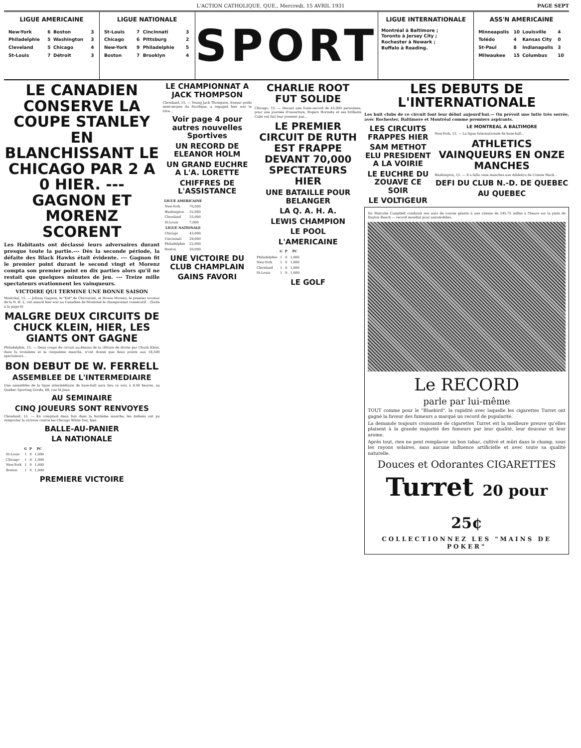L'ACTION CATHOLIQUE, QUE., Mercredi, 15 AVRIL 1931 PAGE SEPT
LIGUE AMERICAINE
| New-York | 6 | Boston | 3 |
| Philadelphie | 5 | Washington | 3 |
| Cleveland | 5 | Chicago | 4 |
| St-Louis | 7 | Détroit | 3 |
LIGUE NATIONALE
| St-Louis | 7 | Cincinnati | 3 |
| Chicago | 6 | Pittsburg | 2 |
| New-York | 9 | Philadelphie | 5 |
| Boston | 7 | Brooklyn | 4 |
SPORT
LIGUE INTERNATIONALE
Montréal à Baltimore ;
Toronto à Jersey City ;
Rochester à Newark ;
Buffalo à Reading.
ASS'N AMERICAINE
| Minneapolis | 10 | Louisville | 4 |
| Tolédo | 4 | Kansas City | 0 |
| St-Paul | 8 | Indianapolis | 3 |
| Milwaukee | 15 | Columbus | 10 |
LE CANADIEN CONSERVE LA COUPE STANLEY EN BLANCHISSANT LE CHICAGO PAR 2 A 0 HIER. --- GAGNON ET MORENZ SCORENT
Les Habitants ont déclassé leurs adversaires durant presque toute la partie.--- Dès la seconde période, la défaite des Black Hawks était évidente. --- Gagnon fit le premier point durant le second vingt et Morenz compta son premier point en dix parties alors qu'il ne restait que quelques minutes de jeu. --- Treize mille spectateurs ovationnent les vainqueurs.
VICTOIRE QUI TERMINE UNE BONNE SAISON
Montréal, 15. — Johnny Gagnon, le "Kid" de Chicoutimi, et Howie Morenz, le premier scoreur de la N. H. L. ont assuré hier soir au Canadien de Montréal le championnat consécutif... (Suite à la page 6)
MALGRE DEUX CIRCUITS DE CHUCK KLEIN, HIER, LES GIANTS ONT GAGNE
Philadelphie, 15. — Deux coups de circuit au-dessus de la clôture de droite par Chuck Klein, dans la troisième et la cinquième manche, n'ont donné que deux points aux 18,500 spectateurs...
BON DEBUT DE W. FERRELL
ASSEMBLEE DE L'INTERMEDIAIRE
Une assemblée de la ligue intermédiaire de base-ball aura lieu ce soir, à 8.00 heures, au Quebec Sporting Goods, 68, rue St-Jean.
AU SEMINAIRE
CINQ JOUEURS SONT RENVOYES
Cleveland, 15. — En comptant deux fois dans la huitième manche, les Indiens ont pu remporter la victoire contre les Chicago White Sox, hier.
BALLE-AU-PANIER
LA NATIONALE
| | G | P | PC |
| --- | --- | --- | --- |
| St-Louis | 1 | 0 | 1,000 |
| Chicago | 1 | 0 | 1,000 |
| New-York | 1 | 0 | 1,000 |
| Boston | 1 | 0 | 1,000 |
PREMIERE VICTOIRE
LE CHAMPIONNAT A JACK THOMPSON
Cleveland, 15. — Young Jack Thompson, boxeur poids semi-moyen du Pacifique, a regagné hier soir le titre...
Voir page 4 pour autres nouvelles Sportives
UN RECORD DE ELEANOR HOLM
UN GRAND EUCHRE A L'A. LORETTE
CHIFFRES DE L'ASSISTANCE
| LIGUE AMERICAINE | |
| --- | --- |
| New-York | 70,000 |
| Washington | 32,000 |
| Cleveland | 25,000 |
| St-Louis | 7,000 |
| LIGUE NATIONALE | |
| Chicago | 45,000 |
| Cincinnati | 29,000 |
| Philadelphie | 22,000 |
| Boston | 20,000 |
UNE VICTOIRE DU CLUB CHAMPLAIN
GAINS FAVORI
CHARLIE ROOT FUT SOLIDE
Chicago, 15. — Devant une foule-record de 45,000 personnes, pour une journée d'ouverture, Rogers Hornsby et ses brillants Cubs ont fait leur premier pas...
LE PREMIER CIRCUIT DE RUTH EST FRAPPE DEVANT 70,000 SPECTATEURS HIER
UNE BATAILLE POUR BELANGER
LA Q. A. H. A.
LEWIS CHAMPION
LE POOL
L'AMERICAINE
| | G | P | PC |
| --- | --- | --- | --- |
| Philadelphie | 1 | 0 | 1,000 |
| New-York | 1 | 0 | 1,000 |
| Cleveland | 1 | 0 | 1,000 |
| St-Louis | 1 | 0 | 1,000 |
LE GOLF
LES DEBUTS DE L'INTERNATIONALE
Les huit clubs de ce circuit font leur début aujourd'hui.— On prévoit une lutte très serrée, avec Rochester, Baltimore et Montréal comme premiers aspirants.
LES CIRCUITS FRAPPES HIER
SAM METHOT ELU PRESIDENT A LA VOIRIE
LE EUCHRE DU ZOUAVE CE SOIR
LE VOLTIGEUR
LE MONTREAL A BALTIMORE
New-York, 15. — La ligue Internationale de base-ball...
ATHLETICS VAINQUEURS EN ONZE MANCHES
Washington, 15. — Il a fallu onze manches aux Athletics de Connie Mack...
DEFI DU CLUB N.-D. DE QUEBEC
AU QUEBEC
Sir Malcolm Campbell conduisit son auto de course géante à une vitesse de 245.75 milles à l'heure sur la piste de Dayton Beach — record mondial pour automobiles.
Le RECORD
parle par lui-même
TOUT comme pour le "Bluebird", la rapidité avec laquelle les cigarettes Turret ont gagné la faveur des fumeurs a marqué un record de popularité.
La demande toujours croissante de cigarettes Turret est la meilleure preuve qu'elles plaisent à la grande majorité des fumeurs par leur qualité, leur douceur et leur arome.
Après tout, rien ne peut remplacer un bon tabac, cultivé et mûri dans le champ, sous les rayons solaires, sans aucune influence artificielle et avec toute sa qualité naturelle.
Douces et Odorantes CIGARETTES
Turret 20 pour 25¢
COLLECTIONNEZ LES "MAINS DE POKER"